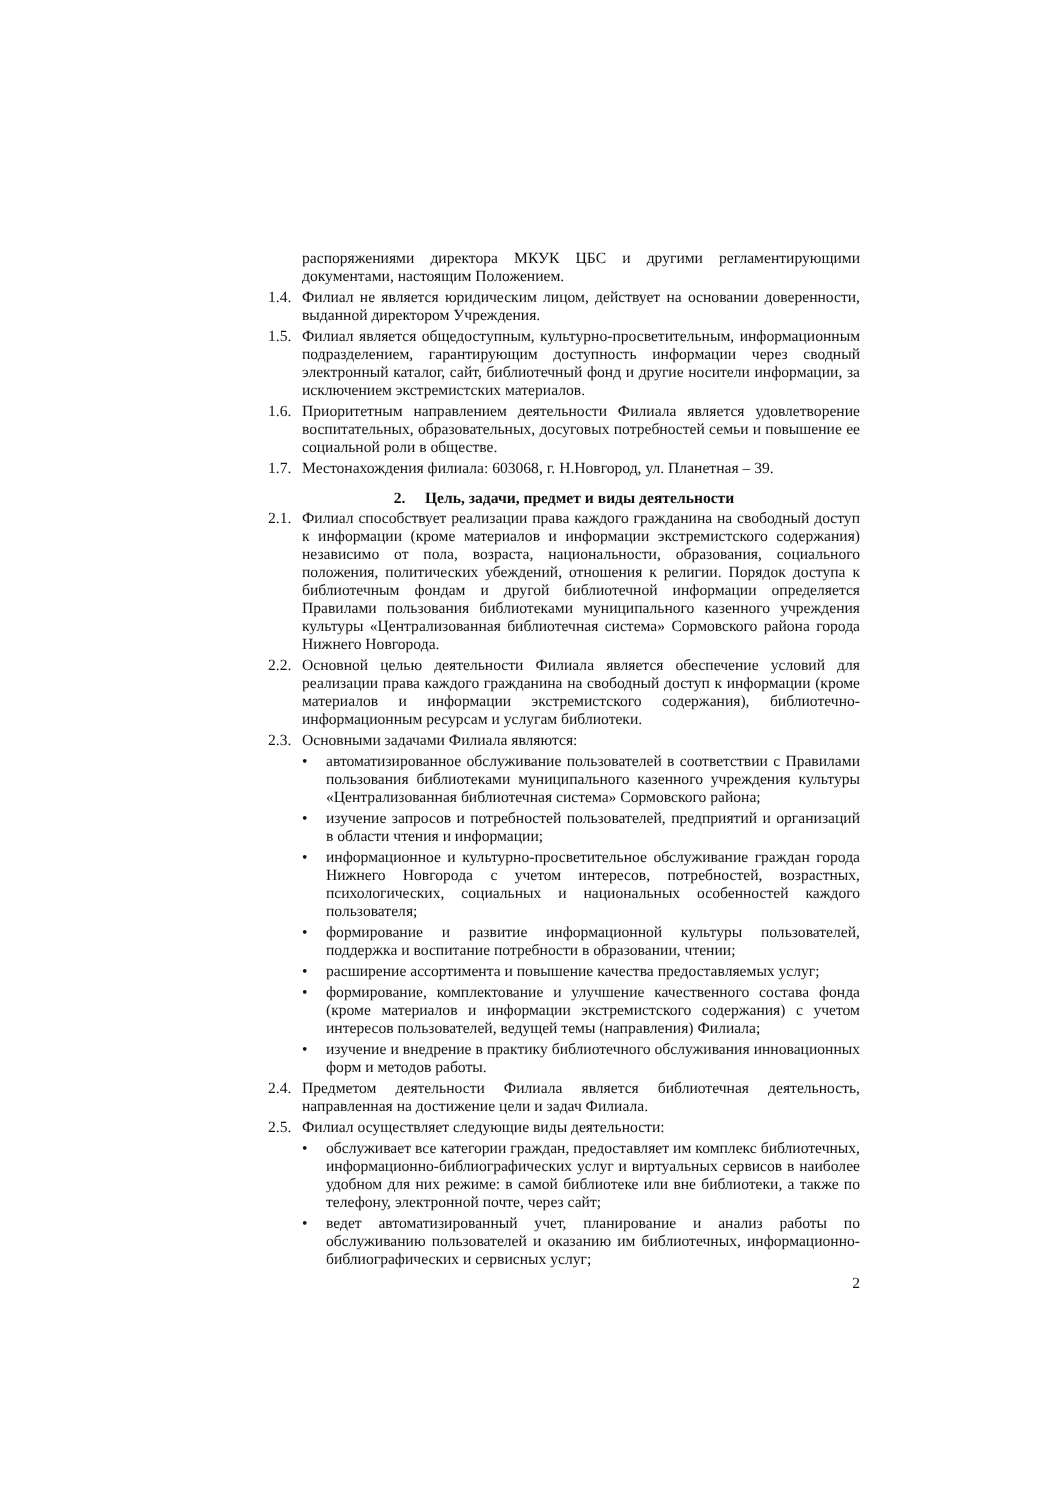распоряжениями директора МКУК ЦБС и другими регламентирующими документами, настоящим Положением.
1.4. Филиал не является юридическим лицом, действует на основании доверенности, выданной директором Учреждения.
1.5. Филиал является общедоступным, культурно-просветительным, информационным подразделением, гарантирующим доступность информации через сводный электронный каталог, сайт, библиотечный фонд и другие носители информации, за исключением экстремистских материалов.
1.6. Приоритетным направлением деятельности Филиала является удовлетворение воспитательных, образовательных, досуговых потребностей семьи и повышение ее социальной роли в обществе.
1.7. Местонахождения филиала: 603068, г. Н.Новгород, ул. Планетная – 39.
2. Цель, задачи, предмет и виды деятельности
2.1. Филиал способствует реализации права каждого гражданина на свободный доступ к информации (кроме материалов и информации экстремистского содержания) независимо от пола, возраста, национальности, образования, социального положения, политических убеждений, отношения к религии. Порядок доступа к библиотечным фондам и другой библиотечной информации определяется Правилами пользования библиотеками муниципального казенного учреждения культуры «Централизованная библиотечная система» Сормовского района города Нижнего Новгорода.
2.2. Основной целью деятельности Филиала является обеспечение условий для реализации права каждого гражданина на свободный доступ к информации (кроме материалов и информации экстремистского содержания), библиотечно-информационным ресурсам и услугам библиотеки.
2.3. Основными задачами Филиала являются:
• автоматизированное обслуживание пользователей в соответствии с Правилами пользования библиотеками муниципального казенного учреждения культуры «Централизованная библиотечная система» Сормовского района;
• изучение запросов и потребностей пользователей, предприятий и организаций в области чтения и информации;
• информационное и культурно-просветительное обслуживание граждан города Нижнего Новгорода с учетом интересов, потребностей, возрастных, психологических, социальных и национальных особенностей каждого пользователя;
• формирование и развитие информационной культуры пользователей, поддержка и воспитание потребности в образовании, чтении;
• расширение ассортимента и повышение качества предоставляемых услуг;
• формирование, комплектование и улучшение качественного состава фонда (кроме материалов и информации экстремистского содержания) с учетом интересов пользователей, ведущей темы (направления) Филиала;
• изучение и внедрение в практику библиотечного обслуживания инновационных форм и методов работы.
2.4. Предметом деятельности Филиала является библиотечная деятельность, направленная на достижение цели и задач Филиала.
2.5. Филиал осуществляет следующие виды деятельности:
• обслуживает все категории граждан, предоставляет им комплекс библиотечных, информационно-библиографических услуг и виртуальных сервисов в наиболее удобном для них режиме: в самой библиотеке или вне библиотеки, а также по телефону, электронной почте, через сайт;
• ведет автоматизированный учет, планирование и анализ работы по обслуживанию пользователей и оказанию им библиотечных, информационно-библиографических и сервисных услуг;
2